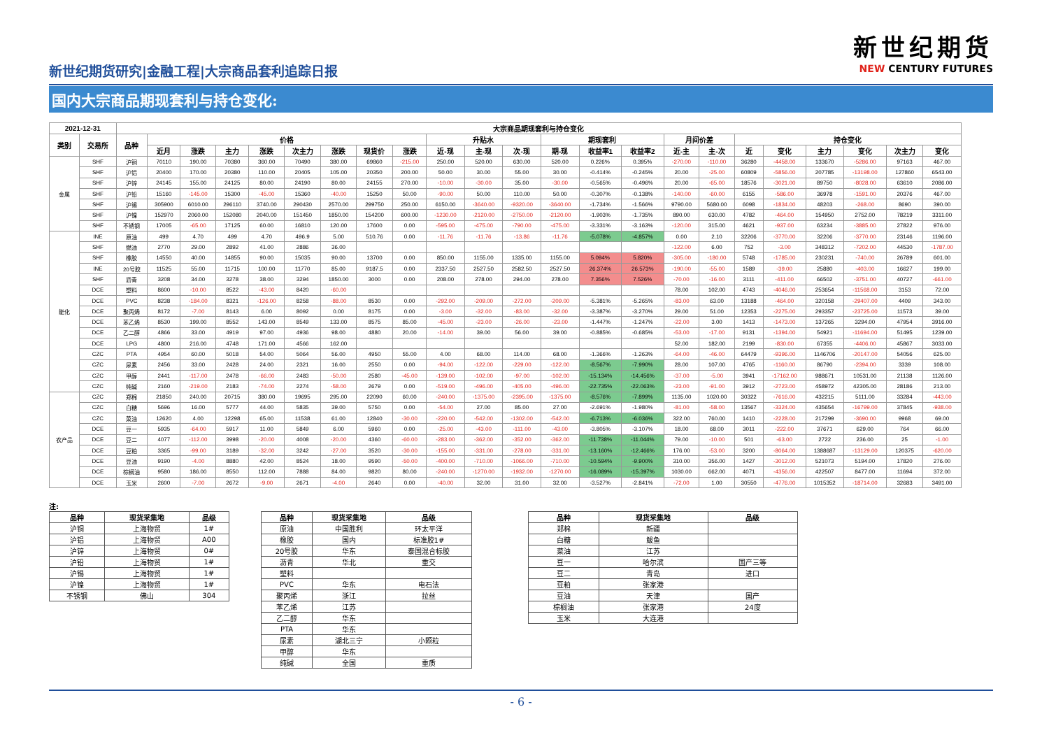新世纪期货研究|金融工程|大宗商品套利追踪日报
新世纪期货
NEW CENTURY FUTURES
国内大宗商品期现套利与持仓变化:
| 2021-12-31 | | 大宗商品期现套利与持仓变化 | | | | | | | | | | | | | | | | | | | | | | |
| --- | --- | --- | --- | --- | --- | --- | --- | --- | --- | --- | --- | --- | --- | --- | --- | --- | --- | --- | --- | --- | --- | --- | --- | --- |
| 类别 | 交易所 | 品种 | 价格 | | | | | | | | 升贴水 | | | 期现套利 | | | 月间价差 | | 持仓变化 | | | | | |
| | | | 近月 | 涨跌 | 主力 | 涨跌 | 次主力 | 涨跌 | 现货价 | 涨跌 | 近-现 | 主-现 | 次-现 | 期-现 | 收益率1 | 收益率2 | 近-主 | 主-次 | 近 | 变化 | 主力 | 变化 | 次主力 | 变化 |
| 金属 | SHF | 沪铜 | 70110 | 190.00 | 70380 | 360.00 | 70490 | 380.00 | 69860 | -215.00 | 250.00 | 520.00 | 630.00 | 520.00 | 0.226% | 0.395% | -270.00 | -110.00 | 36280 | -4458.00 | 133670 | -5286.00 | 97163 | 467.00 |
| | SHF | 沪铝 | 20400 | 170.00 | 20380 | 110.00 | 20405 | 105.00 | 20350 | 200.00 | 50.00 | 30.00 | 55.00 | 30.00 | -0.414% | -0.245% | 20.00 | -25.00 | 60809 | -5856.00 | 207785 | -13198.00 | 127860 | 6543.00 |
| | SHF | 沪锌 | 24145 | 155.00 | 24125 | 80.00 | 24190 | 80.00 | 24155 | 270.00 | -10.00 | -30.00 | 35.00 | -30.00 | -0.565% | -0.496% | 20.00 | -65.00 | 18576 | -3021.00 | 89750 | -8028.00 | 63610 | 2086.00 |
| | SHF | 沪铅 | 15160 | -145.00 | 15300 | -45.00 | 15360 | -40.00 | 15250 | 50.00 | -90.00 | 50.00 | 110.00 | 50.00 | -0.307% | -0.138% | -140.00 | -60.00 | 6155 | -586.00 | 36978 | -1591.00 | 20376 | 467.00 |
| | SHF | 沪锡 | 305900 | 6010.00 | 296110 | 3740.00 | 290430 | 2570.00 | 299750 | 250.00 | 6150.00 | -3640.00 | -9320.00 | -3640.00 | -1.734% | -1.566% | 9790.00 | 5680.00 | 6098 | -1834.00 | 48203 | -268.00 | 8690 | 390.00 |
| | SHF | 沪镍 | 152970 | 2060.00 | 152080 | 2040.00 | 151450 | 1850.00 | 154200 | 600.00 | -1230.00 | -2120.00 | -2750.00 | -2120.00 | -1.903% | -1.735% | 890.00 | 630.00 | 4782 | -464.00 | 154950 | 2752.00 | 78219 | 3311.00 |
| | SHF | 不锈钢 | 17005 | -65.00 | 17125 | 60.00 | 16810 | 120.00 | 17600 | 0.00 | -595.00 | -475.00 | -790.00 | -475.00 | -3.331% | -3.163% | -120.00 | 315.00 | 4621 | -937.00 | 63234 | -3885.00 | 27822 | 976.00 |
| 能化 | INE | 原油 | 499 | 4.70 | 499 | 4.70 | 496.9 | 5.00 | 510.76 | 0.00 | -11.76 | -11.76 | -13.86 | -11.76 | -5.078% | -4.857% | 0.00 | 2.10 | 32206 | -3770.00 | 32206 | -3770.00 | 23146 | 1196.00 |
| | SHF | 燃油 | 2770 | 29.00 | 2892 | 41.00 | 2886 | 36.00 | | | | | | | | | -122.00 | 6.00 | 752 | -3.00 | 348312 | -7202.00 | 44530 | -1787.00 |
| | SHF | 橡胶 | 14550 | 40.00 | 14855 | 90.00 | 15035 | 90.00 | 13700 | 0.00 | 850.00 | 1155.00 | 1335.00 | 1155.00 | 5.094% | 5.820% | -305.00 | -180.00 | 5748 | -1785.00 | 230231 | -740.00 | 26789 | 601.00 |
| | INE | 20号胶 | 11525 | 55.00 | 11715 | 100.00 | 11770 | 85.00 | 9187.5 | 0.00 | 2337.50 | 2527.50 | 2582.50 | 2527.50 | 26.374% | 26.573% | -190.00 | -55.00 | 1589 | -39.00 | 25880 | -403.00 | 16627 | 199.00 |
| | SHF | 沥青 | 3208 | 34.00 | 3278 | 38.00 | 3294 | 1850.00 | 3000 | 0.00 | 208.00 | 278.00 | 294.00 | 278.00 | 7.356% | 7.526% | -70.00 | -16.00 | 3111 | -411.00 | 66502 | -3751.00 | 40727 | -661.00 |
| | DCE | 塑料 | 8600 | -10.00 | 8522 | -43.00 | 8420 | -60.00 | | | | | | | | | 78.00 | 102.00 | 4743 | -4046.00 | 253654 | -11568.00 | 3153 | 72.00 |
| | DCE | PVC | 8238 | -184.00 | 8321 | -126.00 | 8258 | -88.00 | 8530 | 0.00 | -292.00 | -209.00 | -272.00 | -209.00 | -5.381% | -5.265% | -83.00 | 63.00 | 13188 | -464.00 | 320158 | -29407.00 | 4409 | 343.00 |
| | DCE | 聚丙烯 | 8172 | -7.00 | 8143 | 6.00 | 8092 | 0.00 | 8175 | 0.00 | -3.00 | -32.00 | -83.00 | -32.00 | -3.387% | -3.270% | 29.00 | 51.00 | 12353 | -2275.00 | 293357 | -23725.00 | 11573 | 39.00 |
| | DCE | 苯乙烯 | 8530 | 199.00 | 8552 | 143.00 | 8549 | 133.00 | 8575 | 85.00 | -45.00 | -23.00 | -26.00 | -23.00 | -1.447% | -1.247% | -22.00 | 3.00 | 1413 | -1473.00 | 137265 | 3294.00 | 47954 | 3916.00 |
| | DCE | 乙二醇 | 4866 | 33.00 | 4919 | 97.00 | 4936 | 98.00 | 4880 | 20.00 | -14.00 | 39.00 | 56.00 | 39.00 | -0.885% | -0.685% | -53.00 | -17.00 | 9131 | -1394.00 | 54921 | -11694.00 | 51495 | 1239.00 |
| | DCE | LPG | 4800 | 216.00 | 4748 | 171.00 | 4566 | 162.00 | | | | | | | | | 52.00 | 182.00 | 2199 | -830.00 | 67355 | -4406.00 | 45867 | 3033.00 |
| | CZC | PTA | 4954 | 60.00 | 5018 | 54.00 | 5064 | 56.00 | 4950 | 55.00 | 4.00 | 68.00 | 114.00 | 68.00 | -1.366% | -1.263% | -64.00 | -46.00 | 64479 | -9396.00 | 1146706 | -20147.00 | 54056 | 625.00 |
| | CZC | 尿素 | 2456 | 33.00 | 2428 | 24.00 | 2321 | 16.00 | 2550 | 0.00 | -94.00 | -122.00 | -229.00 | -122.00 | -8.567% | -7.990% | 28.00 | 107.00 | 4765 | -1160.00 | 86790 | -2394.00 | 3339 | 108.00 |
| | CZC | 甲醇 | 2441 | -117.00 | 2478 | -66.00 | 2483 | -50.00 | 2580 | -45.00 | -139.00 | -102.00 | -97.00 | -102.00 | -15.134% | -14.456% | -37.00 | -5.00 | 3941 | -17162.00 | 988671 | 10531.00 | 21138 | 1126.00 |
| | CZC | 纯碱 | 2160 | -219.00 | 2183 | -74.00 | 2274 | -58.00 | 2679 | 0.00 | -519.00 | -496.00 | -405.00 | -496.00 | -22.735% | -22.063% | -23.00 | -91.00 | 3912 | -2723.00 | 458972 | 42305.00 | 28186 | 213.00 |
| 农产品 | CZC | 郑棉 | 21850 | 240.00 | 20715 | 380.00 | 19695 | 295.00 | 22090 | 60.00 | -240.00 | -1375.00 | -2395.00 | -1375.00 | -8.576% | -7.899% | 1135.00 | 1020.00 | 30322 | -7616.00 | 432215 | 5111.00 | 33284 | -443.00 |
| | CZC | 白糖 | 5696 | 16.00 | 5777 | 44.00 | 5835 | 39.00 | 5750 | 0.00 | -54.00 | 27.00 | 85.00 | 27.00 | -2.691% | -1.980% | -81.00 | -58.00 | 13567 | -3324.00 | 435654 | -16799.00 | 37845 | -938.00 |
| | CZC | 菜油 | 12620 | 4.00 | 12298 | 65.00 | 11538 | 61.00 | 12840 | -30.00 | -220.00 | -542.00 | -1302.00 | -542.00 | -6.713% | -6.036% | 322.00 | 760.00 | 1410 | -2228.00 | 217299 | -3690.00 | 9968 | 69.00 |
| | DCE | 豆一 | 5935 | -64.00 | 5917 | 11.00 | 5849 | 6.00 | 5960 | 0.00 | -25.00 | -43.00 | -111.00 | -43.00 | -3.805% | -3.107% | 18.00 | 68.00 | 3011 | -222.00 | 37671 | 629.00 | 764 | 66.00 |
| | DCE | 豆二 | 4077 | -112.00 | 3998 | -20.00 | 4008 | -20.00 | 4360 | -60.00 | -283.00 | -362.00 | -352.00 | -362.00 | -11.738% | -11.044% | 79.00 | -10.00 | 501 | -63.00 | 2722 | 236.00 | 25 | -1.00 |
| | DCE | 豆粕 | 3365 | -99.00 | 3189 | -32.00 | 3242 | -27.00 | 3520 | -30.00 | -155.00 | -331.00 | -278.00 | -331.00 | -13.160% | -12.466% | 176.00 | -53.00 | 3200 | -8064.00 | 1388687 | -13129.00 | 120375 | -620.00 |
| | DCE | 豆油 | 9190 | -4.00 | 8880 | 42.00 | 8524 | 18.00 | 9590 | -50.00 | -400.00 | -710.00 | -1066.00 | -710.00 | -10.594% | -9.900% | 310.00 | 356.00 | 1427 | -3012.00 | 521073 | 5194.00 | 17820 | 276.00 |
| | DCE | 棕榈油 | 9580 | 186.00 | 8550 | 112.00 | 7888 | 84.00 | 9820 | 80.00 | -240.00 | -1270.00 | -1932.00 | -1270.00 | -16.089% | -15.397% | 1030.00 | 662.00 | 4071 | -4356.00 | 422507 | 8477.00 | 11694 | 372.00 |
| | DCE | 玉米 | 2600 | -7.00 | 2672 | -9.00 | 2671 | -4.00 | 2640 | 0.00 | -40.00 | 32.00 | 31.00 | 32.00 | -3.527% | -2.841% | -72.00 | 1.00 | 30550 | -4776.00 | 1015352 | -18714.00 | 32683 | 3491.00 |
注:
| 品种 | 现货采集地 | 品级 |
| --- | --- | --- |
| 沪铜 | 上海物贸 | 1# |
| 沪铝 | 上海物贸 | A00 |
| 沪锌 | 上海物贸 | 0# |
| 沪铅 | 上海物贸 | 1# |
| 沪锡 | 上海物贸 | 1# |
| 沪镍 | 上海物贸 | 1# |
| 不锈钢 | 佛山 | 304 |
| 品种 | 现货采集地 | 品级 |
| --- | --- | --- |
| 原油 | 中国胜利 | 环太平洋 |
| 橡胶 | 国内 | 标准胶1# |
| 20号胶 | 华东 | 泰国混合标胶 |
| 沥青 | 华北 | 重交 |
| 塑料 | | |
| PVC | 华东 | 电石法 |
| 聚丙烯 | 浙江 | 拉丝 |
| 苯乙烯 | 江苏 | |
| 乙二醇 | 华东 | |
| PTA | 华东 | |
| 尿素 | 湖北三宁 | 小颗粒 |
| 甲醇 | 华东 | |
| 纯碱 | 全国 | 重质 |
| 品种 | 现货采集地 | 品级 |
| --- | --- | --- |
| 郑棉 | 新疆 | |
| 白糖 | 鲅鱼 | |
| 菜油 | 江苏 | |
| 豆一 | 哈尔滨 | 国产三等 |
| 豆二 | 青岛 | 进口 |
| 豆粕 | 张家港 | |
| 豆油 | 天津 | 国产 |
| 棕榈油 | 张家港 | 24度 |
| 玉米 | 大连港 | |
- 6 -